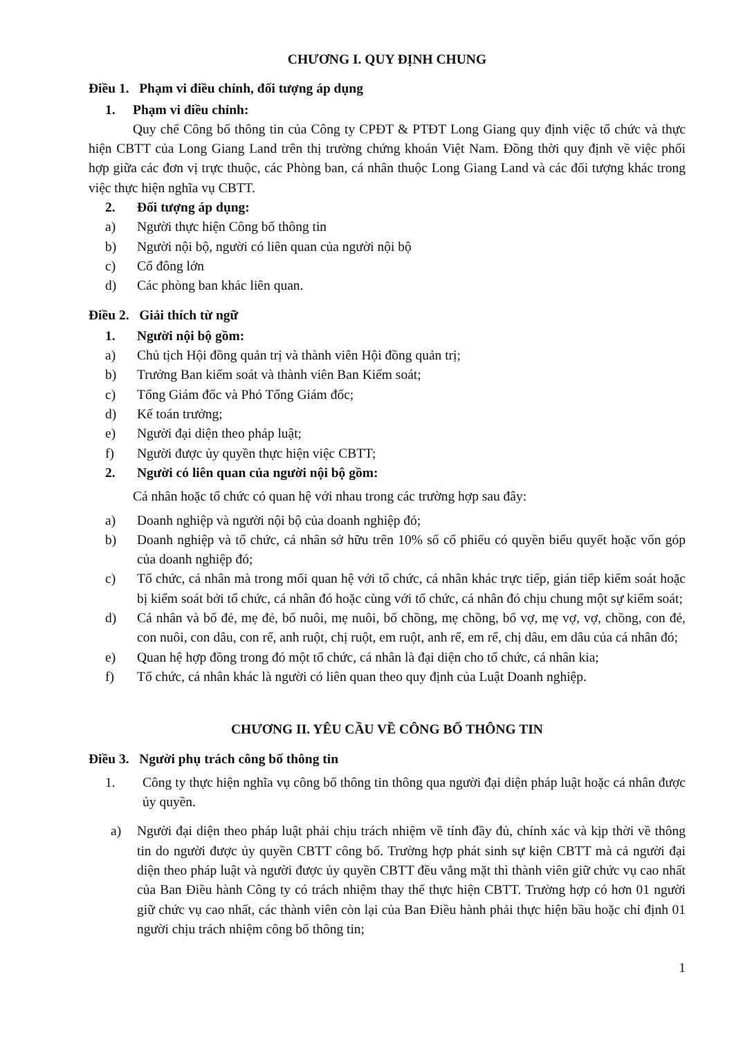CHƯƠNG I. QUY ĐỊNH CHUNG
Điều 1. Phạm vi điều chỉnh, đối tượng áp dụng
1. Phạm vi điều chỉnh:
Quy chế Công bố thông tin của Công ty CPĐT & PTĐT Long Giang quy định việc tổ chức và thực hiện CBTT của Long Giang Land trên thị trường chứng khoán Việt Nam. Đồng thời quy định về việc phối hợp giữa các đơn vị trực thuộc, các Phòng ban, cá nhân thuộc Long Giang Land và các đối tượng khác trong việc thực hiện nghĩa vụ CBTT.
2. Đối tượng áp dụng:
a) Người thực hiện Công bố thông tin
b) Người nội bộ, người có liên quan của người nội bộ
c) Cổ đông lớn
d) Các phòng ban khác liên quan.
Điều 2. Giải thích từ ngữ
1. Người nội bộ gồm:
a) Chủ tịch Hội đồng quản trị và thành viên Hội đồng quản trị;
b) Trưởng Ban kiểm soát và thành viên Ban Kiểm soát;
c) Tổng Giám đốc và Phó Tổng Giám đốc;
d) Kế toán trưởng;
e) Người đại diện theo pháp luật;
f) Người được ủy quyền thực hiện việc CBTT;
2. Người có liên quan của người nội bộ gồm:
Cá nhân hoặc tổ chức có quan hệ với nhau trong các trường hợp sau đây:
a) Doanh nghiệp và người nội bộ của doanh nghiệp đó;
b) Doanh nghiệp và tổ chức, cá nhân sở hữu trên 10% số cổ phiếu có quyền biểu quyết hoặc vốn góp của doanh nghiệp đó;
c) Tổ chức, cá nhân mà trong mối quan hệ với tổ chức, cá nhân khác trực tiếp, gián tiếp kiểm soát hoặc bị kiểm soát bởi tổ chức, cá nhân đó hoặc cùng với tổ chức, cá nhân đó chịu chung một sự kiểm soát;
d) Cá nhân và bố đẻ, mẹ đẻ, bố nuôi, mẹ nuôi, bố chồng, mẹ chồng, bố vợ, mẹ vợ, vợ, chồng, con đẻ, con nuôi, con dâu, con rể, anh ruột, chị ruột, em ruột, anh rể, em rể, chị dâu, em dâu của cá nhân đó;
e) Quan hệ hợp đồng trong đó một tổ chức, cá nhân là đại diện cho tổ chức, cá nhân kia;
f) Tổ chức, cá nhân khác là người có liên quan theo quy định của Luật Doanh nghiệp.
CHƯƠNG II. YÊU CẦU VỀ CÔNG BỐ THÔNG TIN
Điều 3. Người phụ trách công bố thông tin
1. Công ty thực hiện nghĩa vụ công bố thông tin thông qua người đại diện pháp luật hoặc cá nhân được ủy quyền.
a) Người đại diện theo pháp luật phải chịu trách nhiệm về tính đầy đủ, chính xác và kịp thời về thông tin do người được ủy quyền CBTT công bố. Trường hợp phát sinh sự kiện CBTT mà cả người đại diện theo pháp luật và người được ủy quyền CBTT đều vắng mặt thì thành viên giữ chức vụ cao nhất của Ban Điều hành Công ty có trách nhiệm thay thế thực hiện CBTT. Trường hợp có hơn 01 người giữ chức vụ cao nhất, các thành viên còn lại của Ban Điều hành phải thực hiện bầu hoặc chỉ định 01 người chịu trách nhiệm công bố thông tin;
1